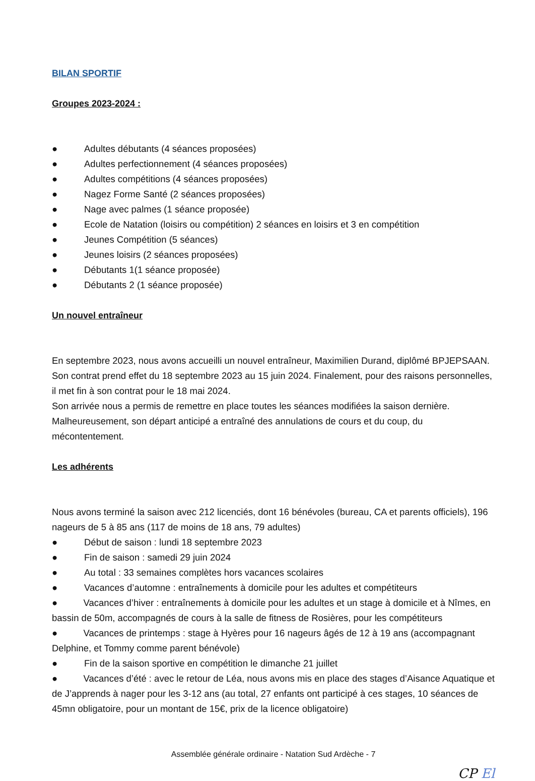BILAN SPORTIF
Groupes 2023-2024 :
● Adultes débutants (4 séances proposées)
● Adultes perfectionnement (4 séances proposées)
● Adultes compétitions (4 séances proposées)
● Nagez Forme Santé (2 séances proposées)
● Nage avec palmes (1 séance proposée)
● Ecole de Natation (loisirs ou compétition) 2 séances en loisirs et 3 en compétition
● Jeunes Compétition (5 séances)
● Jeunes loisirs (2 séances proposées)
● Débutants 1(1 séance proposée)
● Débutants 2 (1 séance proposée)
Un nouvel entraîneur
En septembre 2023, nous avons accueilli un nouvel entraîneur, Maximilien Durand, diplômé BPJEPSAAN. Son contrat prend effet du 18 septembre 2023 au 15 juin 2024. Finalement, pour des raisons personnelles, il met fin à son contrat pour le 18 mai 2024.
Son arrivée nous a permis de remettre en place toutes les séances modifiées la saison dernière. Malheureusement, son départ anticipé a entraîné des annulations de cours et du coup, du mécontentement.
Les adhérents
Nous avons terminé la saison avec 212 licenciés, dont 16 bénévoles (bureau, CA et parents officiels), 196 nageurs de 5 à 85 ans (117 de moins de 18 ans, 79 adultes)
● Début de saison : lundi 18 septembre 2023
● Fin de saison : samedi 29 juin 2024
● Au total : 33 semaines complètes hors vacances scolaires
● Vacances d’automne : entraînements à domicile pour les adultes et compétiteurs
● Vacances d’hiver : entraînements à domicile pour les adultes et un stage à domicile et à Nîmes, en bassin de 50m, accompagnés de cours à la salle de fitness de Rosières, pour les compétiteurs
● Vacances de printemps : stage à Hyères pour 16 nageurs âgés de 12 à 19 ans (accompagnant Delphine, et Tommy comme parent bénévole)
● Fin de la saison sportive en compétition le dimanche 21 juillet
● Vacances d’été : avec le retour de Léa, nous avons mis en place des stages d’Aisance Aquatique et de J’apprends à nager pour les 3-12 ans (au total, 27 enfants ont participé à ces stages, 10 séances de 45mn obligatoire, pour un montant de 15€, prix de la licence obligatoire)
Assemblée générale ordinaire - Natation Sud Ardèche - 7
CP El